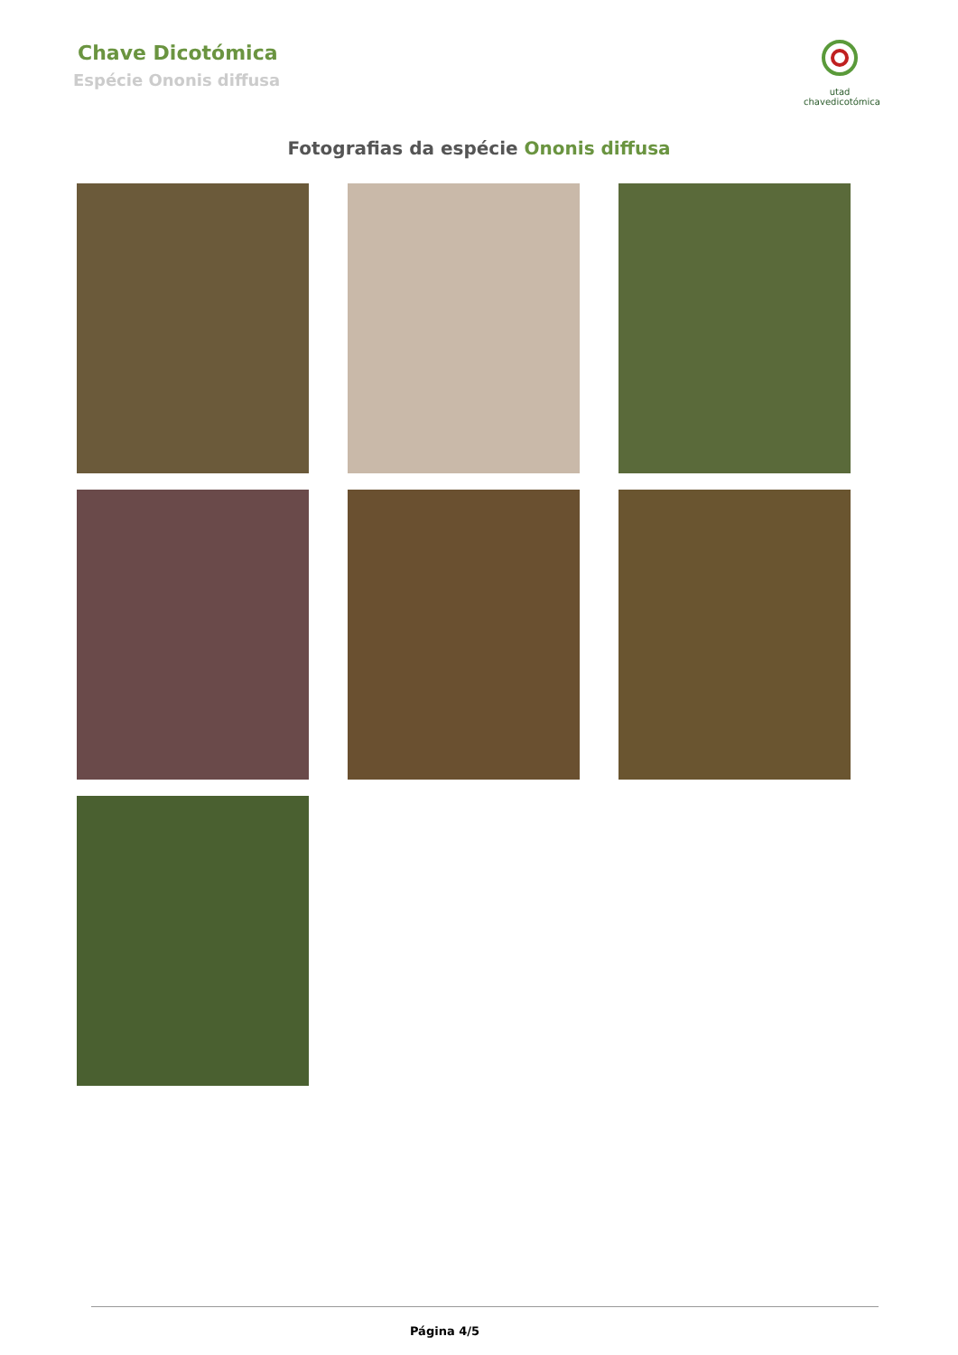Chave Dicotómica
Espécie Ononis diffusa
utad
chavedicotómica
Fotografias da espécie Ononis diffusa
Página 4/5